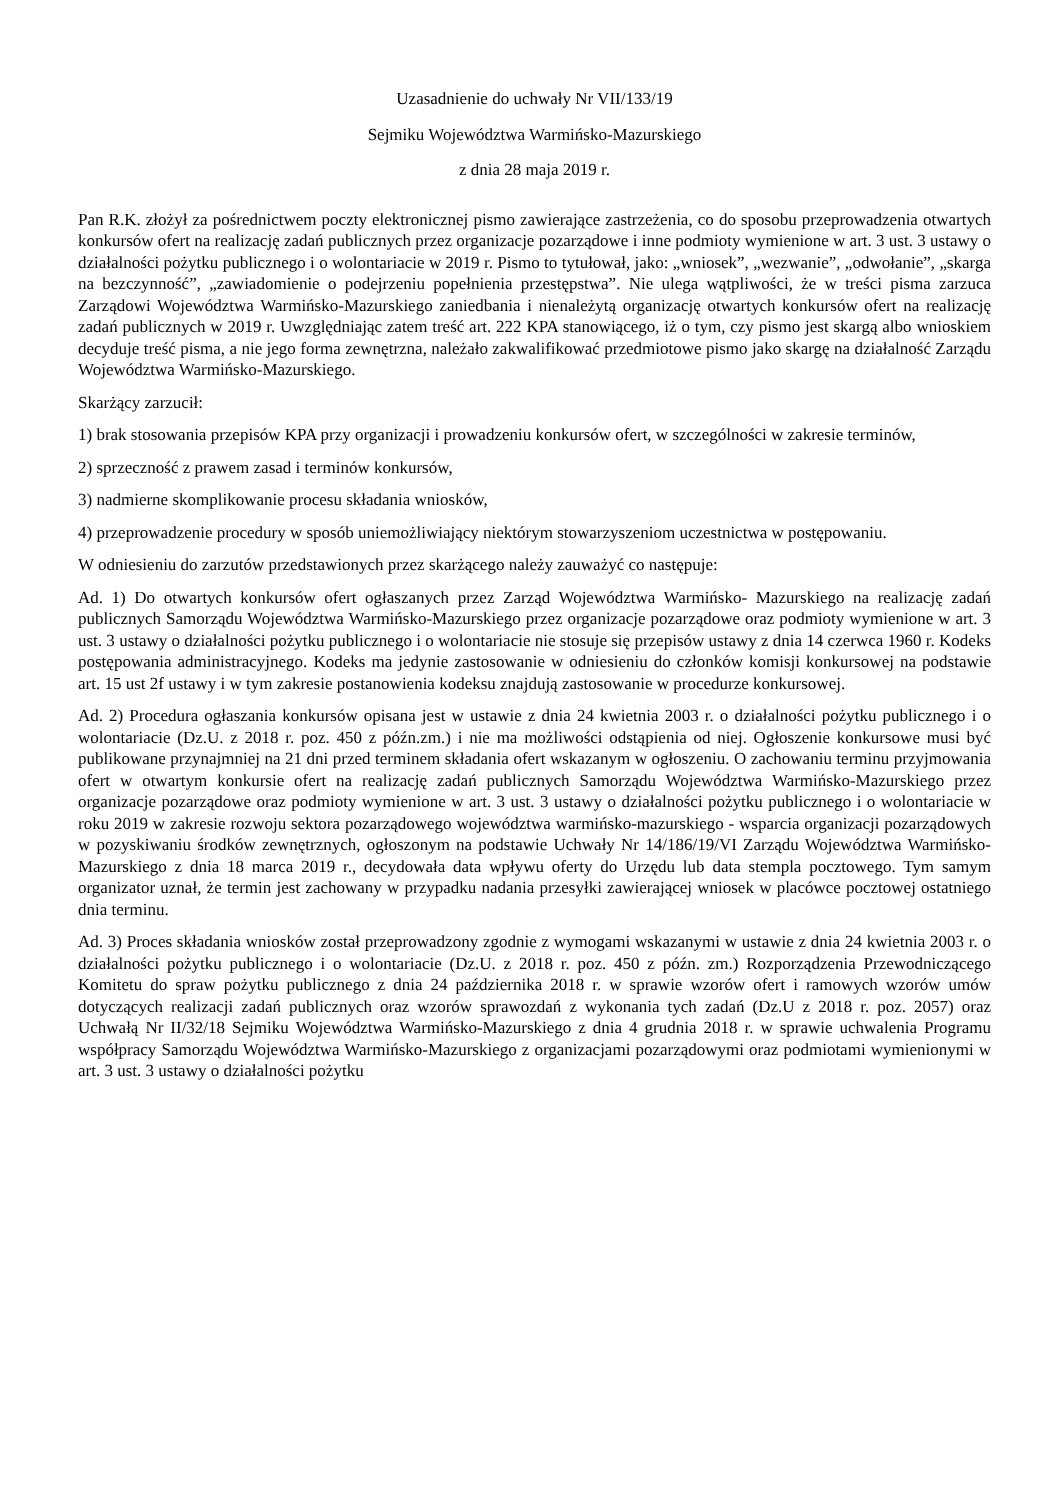Uzasadnienie do uchwały Nr VII/133/19
Sejmiku Województwa Warmińsko-Mazurskiego
z dnia 28 maja 2019 r.
Pan R.K. złożył za pośrednictwem poczty elektronicznej pismo zawierające zastrzeżenia, co do sposobu przeprowadzenia otwartych konkursów ofert na realizację zadań publicznych przez organizacje pozarządowe i inne podmioty wymienione w art. 3 ust. 3 ustawy o działalności pożytku publicznego i o wolontariacie w 2019 r. Pismo to tytułował, jako: „wniosek”, „wezwanie”, „odwołanie”, „skarga na bezczynność”, „zawiadomienie o podejrzeniu popełnienia przestępstwa”. Nie ulega wątpliwości, że w treści pisma zarzuca Zarządowi Województwa Warmińsko-Mazurskiego zaniedbania i nienależytą organizację otwartych konkursów ofert na realizację zadań publicznych w 2019 r. Uwzględniając zatem treść art. 222 KPA stanowiącego, iż o tym, czy pismo jest skargą albo wnioskiem decyduje treść pisma, a nie jego forma zewnętrzna, należało zakwalifikować przedmiotowe pismo jako skargę na działalność Zarządu Województwa Warmińsko-Mazurskiego.
Skarżący zarzucił:
1) brak stosowania przepisów KPA przy organizacji i prowadzeniu konkursów ofert, w szczególności w zakresie terminów,
2) sprzeczność z prawem zasad i terminów konkursów,
3) nadmierne skomplikowanie procesu składania wniosków,
4) przeprowadzenie procedury w sposób uniemożliwiający niektórym stowarzyszeniom uczestnictwa w postępowaniu.
W odniesieniu do zarzutów przedstawionych przez skarżącego należy zauważyć co następuje:
Ad. 1) Do otwartych konkursów ofert ogłaszanych przez Zarząd Województwa Warmińsko- Mazurskiego na realizację zadań publicznych Samorządu Województwa Warmińsko-Mazurskiego przez organizacje pozarządowe oraz podmioty wymienione w art. 3 ust. 3 ustawy o działalności pożytku publicznego i o wolontariacie nie stosuje się przepisów ustawy z dnia 14 czerwca 1960 r. Kodeks postępowania administracyjnego. Kodeks ma jedynie zastosowanie w odniesieniu do członków komisji konkursowej na podstawie art. 15 ust 2f ustawy i w tym zakresie postanowienia kodeksu znajdują zastosowanie w procedurze konkursowej.
Ad. 2) Procedura ogłaszania konkursów opisana jest w ustawie z dnia 24 kwietnia 2003 r. o działalności pożytku publicznego i o wolontariacie (Dz.U. z 2018 r. poz. 450 z późn.zm.) i nie ma możliwości odstąpienia od niej. Ogłoszenie konkursowe musi być publikowane przynajmniej na 21 dni przed terminem składania ofert wskazanym w ogłoszeniu. O zachowaniu terminu przyjmowania ofert w otwartym konkursie ofert na realizację zadań publicznych Samorządu Województwa Warmińsko-Mazurskiego przez organizacje pozarządowe oraz podmioty wymienione w art. 3 ust. 3 ustawy o działalności pożytku publicznego i o wolontariacie w roku 2019 w zakresie rozwoju sektora pozarządowego województwa warmińsko-mazurskiego - wsparcia organizacji pozarządowych w pozyskiwaniu środków zewnętrznych, ogłoszonym na podstawie Uchwały Nr 14/186/19/VI Zarządu Województwa Warmińsko-Mazurskiego z dnia 18 marca 2019 r., decydowała data wpływu oferty do Urzędu lub data stempla pocztowego. Tym samym organizator uznał, że termin jest zachowany w przypadku nadania przesyłki zawierającej wniosek w placówce pocztowej ostatniego dnia terminu.
Ad. 3) Proces składania wniosków został przeprowadzony zgodnie z wymogami wskazanymi w ustawie z dnia 24 kwietnia 2003 r. o działalności pożytku publicznego i o wolontariacie (Dz.U. z 2018 r. poz. 450 z późn. zm.) Rozporządzenia Przewodniczącego Komitetu do spraw pożytku publicznego z dnia 24 października 2018 r. w sprawie wzorów ofert i ramowych wzorów umów dotyczących realizacji zadań publicznych oraz wzorów sprawozdań z wykonania tych zadań (Dz.U z 2018 r. poz. 2057) oraz Uchwałą Nr II/32/18 Sejmiku Województwa Warmińsko-Mazurskiego z dnia 4 grudnia 2018 r. w sprawie uchwalenia Programu współpracy Samorządu Województwa Warmińsko-Mazurskiego z organizacjami pozarządowymi oraz podmiotami wymienionymi w art. 3 ust. 3 ustawy o działalności pożytku